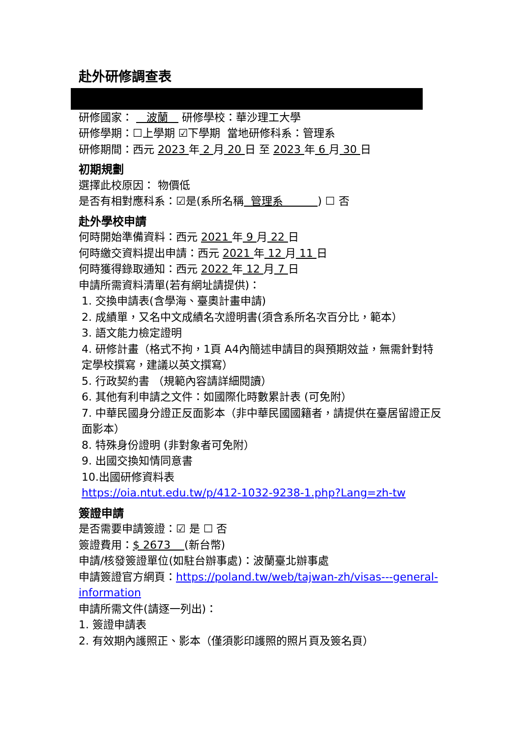赴外研修調查表
研修國家： 波蘭 研修學校：華沙理工大學
研修學期：☐上學期 ☑下學期 當地研修科系：管理系
研修期間：西元 2023 年 2 月 20 日 至 2023 年 6 月 30 日
初期規劃
選擇此校原因： 物價低
是否有相對應科系：☑是(系所名稱 管理系 ) ☐ 否
赴外學校申請
何時開始準備資料：西元 2021 年 9 月 22 日
何時繳交資料提出申請：西元 2021 年 12 月 11 日
何時獲得錄取通知：西元 2022 年 12 月 7 日
申請所需資料清單(若有網址請提供)：
1. 交換申請表(含學海、臺奧計畫申請)
2. 成績單，又名中文成績名次證明書(須含系所名次百分比，範本）
3. 語文能力檢定證明
4. 研修計畫（格式不拘，1頁 A4內簡述申請目的與預期效益，無需針對特定學校撰寫，建議以英文撰寫）
5. 行政契約書 （規範內容請詳細閱讀）
6. 其他有利申請之文件：如國際化時數累計表 (可免附）
7. 中華民國身分證正反面影本（非中華民國國籍者，請提供在臺居留證正反面影本）
8. 特殊身份證明 (非對象者可免附）
9. 出國交換知情同意書
10.出國研修資料表
https://oia.ntut.edu.tw/p/412-1032-9238-1.php?Lang=zh-tw
簽證申請
是否需要申請簽證：☑ 是 ☐ 否
簽證費用：$ 2673 (新台幣)
申請/核發簽證單位(如駐台辦事處)：波蘭臺北辦事處
申請簽證官方網頁：https://poland.tw/web/tajwan-zh/visas---general-information
申請所需文件(請逐一列出)：
1. 簽證申請表
2. 有效期內護照正、影本（僅須影印護照的照片頁及簽名頁）